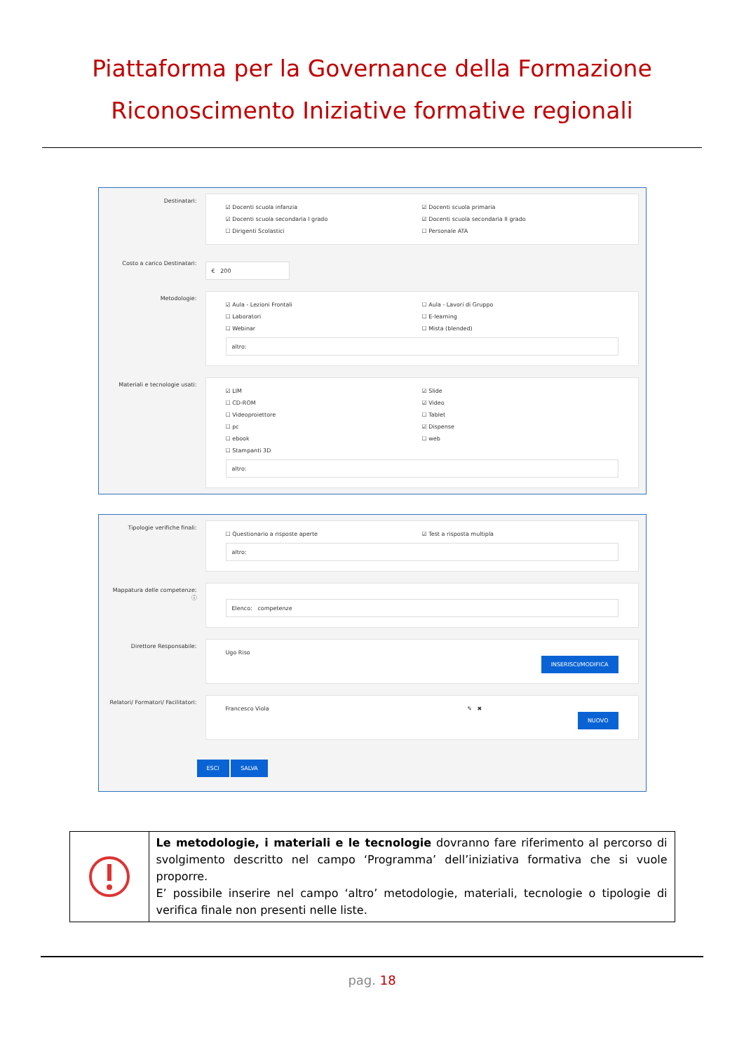Piattaforma per la Governance della Formazione
Riconoscimento Iniziative formative regionali
Destinatari:
☑ Docenti scuola infanzia ☑ Docenti scuola primaria ☑ Docenti scuola secondaria I grado ☑ Docenti scuola secondaria II grado ☐ Dirigenti Scolastici ☐ Personale ATA
Costo a carico Destinatari:
€ 200
Metodologie:
☑ Aula - Lezioni Frontali ☐ Aula - Lavori di Gruppo ☐ Laboratori ☐ E-learning ☐ Webinar ☐ Mista (blended)
altro:
Materiali e tecnologie usati:
☑ LIM ☑ Slide ☐ CD-ROM ☑ Video ☐ Videoproiettore ☐ Tablet ☐ pc ☑ Dispense ☐ ebook ☐ web ☐ Stampanti 3D
altro:
Tipologie verifiche finali:
☐ Questionario a risposte aperte ☑ Test a risposta multipla
altro:
Mappatura delle competenze: ⓘ
Elenco: competenze
Direttore Responsabile:
Ugo Riso
INSERISCI/MODIFICA
Relatori/ Formatori/ Facilitatori:
Francesco Viola ✎ ✖
NUOVO
ESCI SALVA
Le metodologie, i materiali e le tecnologie dovranno fare riferimento al percorso di svolgimento descritto nel campo ‘Programma’ dell’iniziativa formativa che si vuole proporre.
E’ possibile inserire nel campo ‘altro’ metodologie, materiali, tecnologie o tipologie di verifica finale non presenti nelle liste.
pag. 18